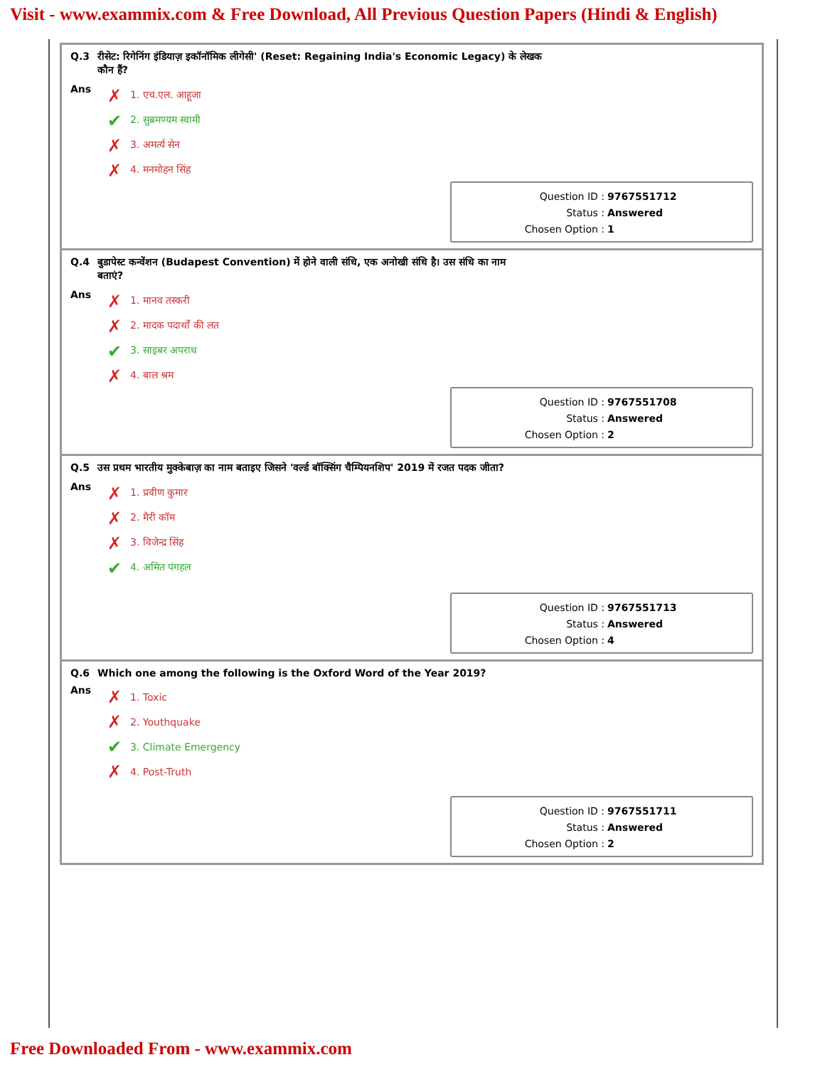Visit - www.exammix.com & Free Download, All Previous Question Papers (Hindi & English)
Q.3 रीसेट: रिगेनिंग इंडियाज़ इकॉनॉमिक लीगेसी' (Reset: Regaining India's Economic Legacy) के लेखक
कौन हैं?
Ans
✗ 1. एच.एल. आहूजा
✔ 2. सुब्रमण्यम स्वामी
✗ 3. अमर्त्य सेन
✗ 4. मनमोहन सिंह
Question ID : 9767551712
Status : Answered
Chosen Option : 1
Q.4 बुडापेस्ट कन्वेंशन (Budapest Convention) में होने वाली संधि, एक अनोखी संधि है। उस संधि का नाम
बताएं?
Ans
✗ 1. मानव तस्करी
✗ 2. मादक पदार्थों की लत
✔ 3. साइबर अपराध
✗ 4. बाल श्रम
Question ID : 9767551708
Status : Answered
Chosen Option : 2
Q.5 उस प्रथम भारतीय मुक्केबाज़ का नाम बताइए जिसने 'वर्ल्ड बॉक्सिंग चैम्पियनशिप' 2019 में रजत पदक जीता?
Ans
✗ 1. प्रवीण कुमार
✗ 2. मैरी कॉम
✗ 3. विजेन्द्र सिंह
✔ 4. अमित पंगहल
Question ID : 9767551713
Status : Answered
Chosen Option : 4
Q.6 Which one among the following is the Oxford Word of the Year 2019?
Ans
✗ 1. Toxic
✗ 2. Youthquake
✔ 3. Climate Emergency
✗ 4. Post-Truth
Question ID : 9767551711
Status : Answered
Chosen Option : 2
Free Downloaded From - www.exammix.com